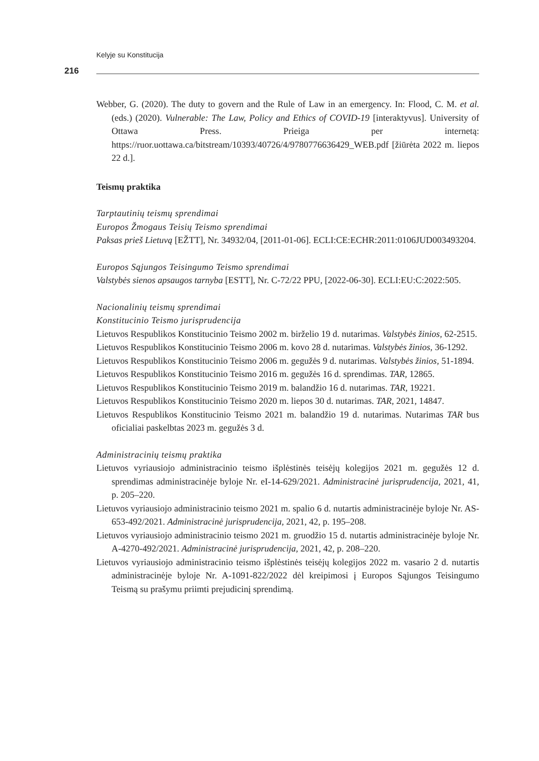Kelyje su Konstitucija
216
Webber, G. (2020). The duty to govern and the Rule of Law in an emergency. In: Flood, C. M. et al. (eds.) (2020). Vulnerable: The Law, Policy and Ethics of COVID-19 [interaktyvus]. University of Ottawa Press. Prieiga per internetą: https://ruor.uottawa.ca/bitstream/10393/40726/4/9780776636429_WEB.pdf [žiūrėta 2022 m. liepos 22 d.].
Teismų praktika
Tarptautinių teismų sprendimai
Europos Žmogaus Teisių Teismo sprendimai
Paksas prieš Lietuvą [EŽTT], Nr. 34932/04, [2011-01-06]. ECLI:CE:ECHR:2011:0106JUD003493204.
Europos Sąjungos Teisingumo Teismo sprendimai
Valstybės sienos apsaugos tarnyba [ESTT], Nr. C-72/22 PPU, [2022-06-30]. ECLI:EU:C:2022:505.
Nacionalinių teismų sprendimai
Konstitucinio Teismo jurisprudencija
Lietuvos Respublikos Konstitucinio Teismo 2002 m. birželio 19 d. nutarimas. Valstybės žinios, 62-2515.
Lietuvos Respublikos Konstitucinio Teismo 2006 m. kovo 28 d. nutarimas. Valstybės žinios, 36-1292.
Lietuvos Respublikos Konstitucinio Teismo 2006 m. gegužės 9 d. nutarimas. Valstybės žinios, 51-1894.
Lietuvos Respublikos Konstitucinio Teismo 2016 m. gegužės 16 d. sprendimas. TAR, 12865.
Lietuvos Respublikos Konstitucinio Teismo 2019 m. balandžio 16 d. nutarimas. TAR, 19221.
Lietuvos Respublikos Konstitucinio Teismo 2020 m. liepos 30 d. nutarimas. TAR, 2021, 14847.
Lietuvos Respublikos Konstitucinio Teismo 2021 m. balandžio 19 d. nutarimas. Nutarimas TAR bus oficialiai paskelbtas 2023 m. gegužės 3 d.
Administracinių teismų praktika
Lietuvos vyriausiojo administracinio teismo išplėstinės teisėjų kolegijos 2021 m. gegužės 12 d. sprendimas administracinėje byloje Nr. eI-14-629/2021. Administracinė jurisprudencija, 2021, 41, p. 205–220.
Lietuvos vyriausiojo administracinio teismo 2021 m. spalio 6 d. nutartis administracinėje byloje Nr. AS-653-492/2021. Administracinė jurisprudencija, 2021, 42, p. 195–208.
Lietuvos vyriausiojo administracinio teismo 2021 m. gruodžio 15 d. nutartis administracinėje byloje Nr. A-4270-492/2021. Administracinė jurisprudencija, 2021, 42, p. 208–220.
Lietuvos vyriausiojo administracinio teismo išplėstinės teisėjų kolegijos 2022 m. vasario 2 d. nutartis administracinėje byloje Nr. A-1091-822/2022 dėl kreipimosi į Europos Sąjungos Teisingumo Teismą su prašymu priimti prejudicinį sprendimą.